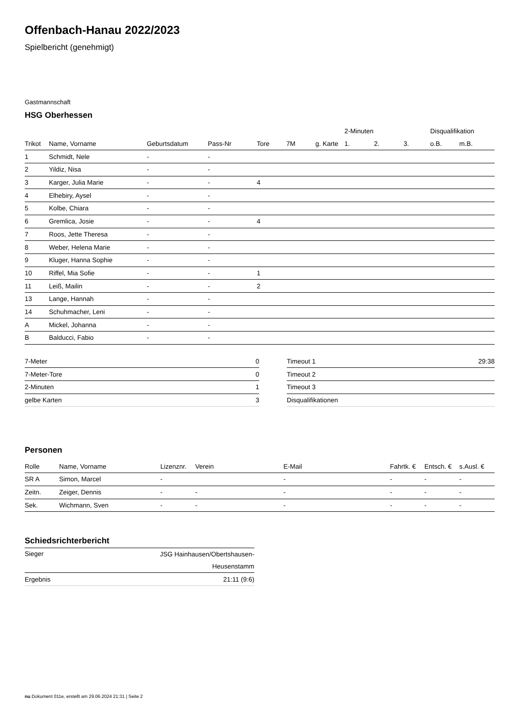Offenbach-Hanau 2022/2023
Spielbericht (genehmigt)
Gastmannschaft
HSG Oberhessen
| | | | | | | | 2-Minuten | | | Disqualifikation | |
| --- | --- | --- | --- | --- | --- | --- | --- | --- | --- | --- | --- |
| Trikot | Name, Vorname | Geburtsdatum | Pass-Nr | Tore | 7M | g. Karte | 1. | 2. | 3. | o.B. | m.B. |
| 1 | Schmidt, Nele | - | - | | | | | | | | |
| 2 | Yildiz, Nisa | - | - | | | | | | | | |
| 3 | Karger, Julia Marie | - | - | 4 | | | | | | | |
| 4 | Elhebiry, Aysel | - | - | | | | | | | | |
| 5 | Kolbe, Chiara | - | - | | | | | | | | |
| 6 | Gremlica, Josie | - | - | 4 | | | | | | | |
| 7 | Roos, Jette Theresa | - | - | | | | | | | | |
| 8 | Weber, Helena Marie | - | - | | | | | | | | |
| 9 | Kluger, Hanna Sophie | - | - | | | | | | | | |
| 10 | Riffel, Mia Sofie | - | - | 1 | | | | | | | |
| 11 | Leiß, Mailin | - | - | 2 | | | | | | | |
| 13 | Lange, Hannah | - | - | | | | | | | | |
| 14 | Schuhmacher, Leni | - | - | | | | | | | | |
| A | Mickel, Johanna | - | - | | | | | | | | |
| B | Balducci, Fabio | - | - | | | | | | | | |
| 7-Meter | 0 |
| 7-Meter-Tore | 0 |
| 2-Minuten | 1 |
| gelbe Karten | 3 |
| Timeout 1 | 29:38 |
| Timeout 2 | |
| Timeout 3 | |
| Disqualifikationen | |
Personen
| Rolle | Name, Vorname | Lizenznr. | Verein | E-Mail | Fahrtk. € | Entsch. € | s.Ausl. € |
| --- | --- | --- | --- | --- | --- | --- | --- |
| SR A | Simon, Marcel | - | | - | - | - | - |
| Zeitn. | Zeiger, Dennis | - | - | - | - | - | - |
| Sek. | Wichmann, Sven | - | - | - | - | - | - |
Schiedsrichterbericht
| Sieger | JSG Hainhausen/Obertshausen- Heusenstamm |
| Ergebnis | 21:11 (9:6) |
nu.Dokument 011e, erstellt am 29.06.2024 21:31 | Seite 2